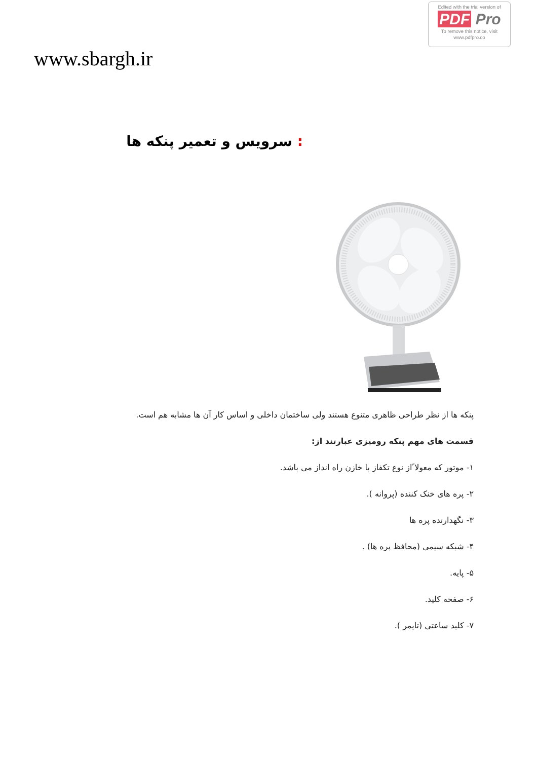Edited with the trial version of
PDF Pro
To remove this notice, visit
www.pdfpro.co
www.sbargh.ir
: سرویس و تعمیر پنکه ها
پنکه ها از نظر طراحی ظاهری متنوع هستند ولی ساختمان داخلی و اساس کار آن ها مشابه هم است.
قسمت های مهم پنکه رومیزی عبارتند از:
۱- موتور که معولا ًاز نوع تکفاز با خازن راه انداز می باشد.
۲- پره های خنک کننده (پروانه ).
۳- نگهدارنده پره ها
۴- شبکه سیمی (محافظ پره ها) .
۵- پایه.
۶- صفحه کلید.
۷- کلید ساعتی (تایمر ).